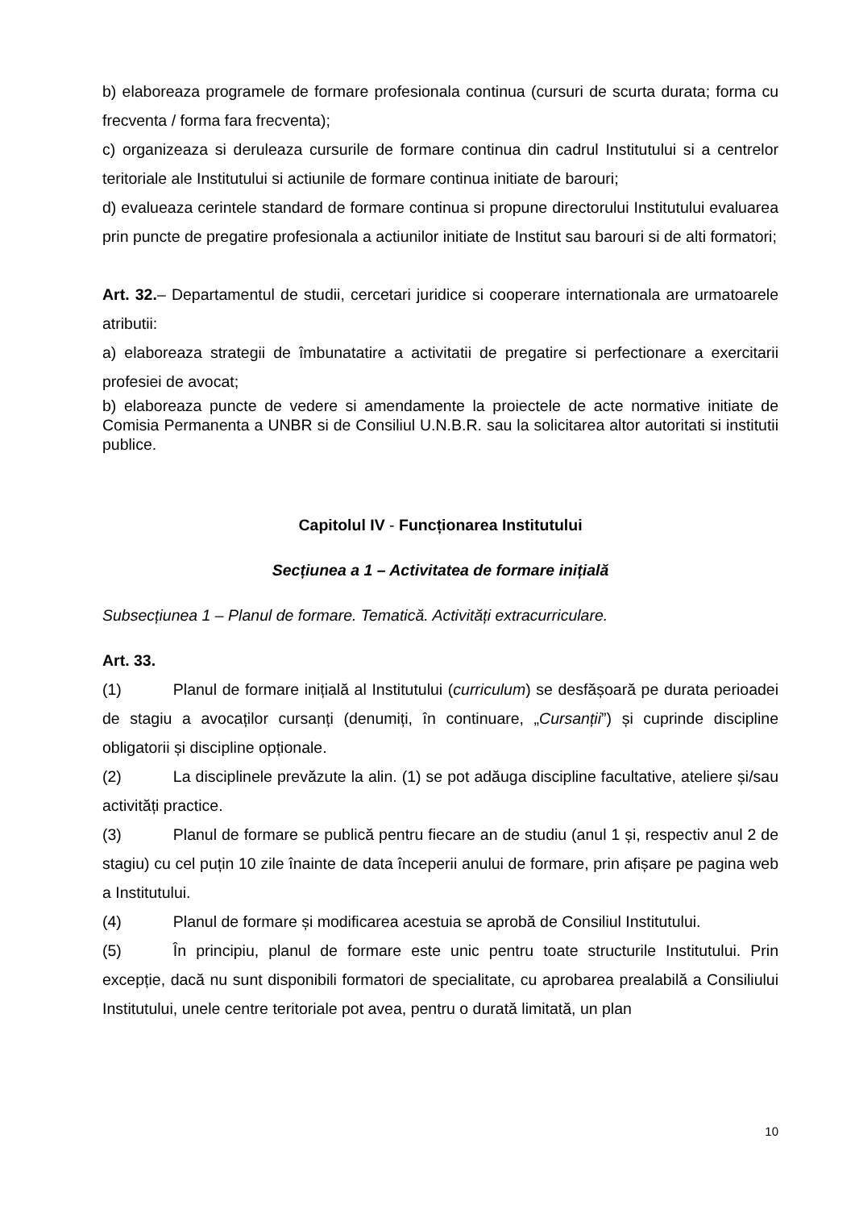b) elaboreaza programele de formare profesionala continua (cursuri de scurta durata; forma cu frecventa / forma fara frecventa);
c) organizeaza si deruleaza cursurile de formare continua din cadrul Institutului si a centrelor teritoriale ale Institutului si actiunile de formare continua initiate de barouri;
d) evalueaza cerintele standard de formare continua si propune directorului Institutului evaluarea prin puncte de pregatire profesionala a actiunilor initiate de Institut sau barouri si de alti formatori;
Art. 32.– Departamentul de studii, cercetari juridice si cooperare internationala are urmatoarele atributii:
a) elaboreaza strategii de îmbunatatire a activitatii de pregatire si perfectionare a exercitarii profesiei de avocat;
b) elaboreaza puncte de vedere si amendamente la proiectele de acte normative initiate de Comisia Permanenta a UNBR si de Consiliul U.N.B.R. sau la solicitarea altor autoritati si institutii publice.
Capitolul IV - Funcționarea Institutului
Secțiunea a 1 – Activitatea de formare inițială
Subsecțiunea 1 – Planul de formare. Tematică. Activități extracurriculare.
Art. 33.
(1) Planul de formare inițială al Institutului (curriculum) se desfășoară pe durata perioadei de stagiu a avocaților cursanți (denumiți, în continuare, „Cursanții”) și cuprinde discipline obligatorii și discipline opționale.
(2) La disciplinele prevăzute la alin. (1) se pot adăuga discipline facultative, ateliere și/sau activități practice.
(3) Planul de formare se publică pentru fiecare an de studiu (anul 1 și, respectiv anul 2 de stagiu) cu cel puțin 10 zile înainte de data începerii anului de formare, prin afișare pe pagina web a Institutului.
(4) Planul de formare și modificarea acestuia se aprobă de Consiliul Institutului.
(5) În principiu, planul de formare este unic pentru toate structurile Institutului. Prin excepție, dacă nu sunt disponibili formatori de specialitate, cu aprobarea prealabilă a Consiliului Institutului, unele centre teritoriale pot avea, pentru o durată limitată, un plan
10